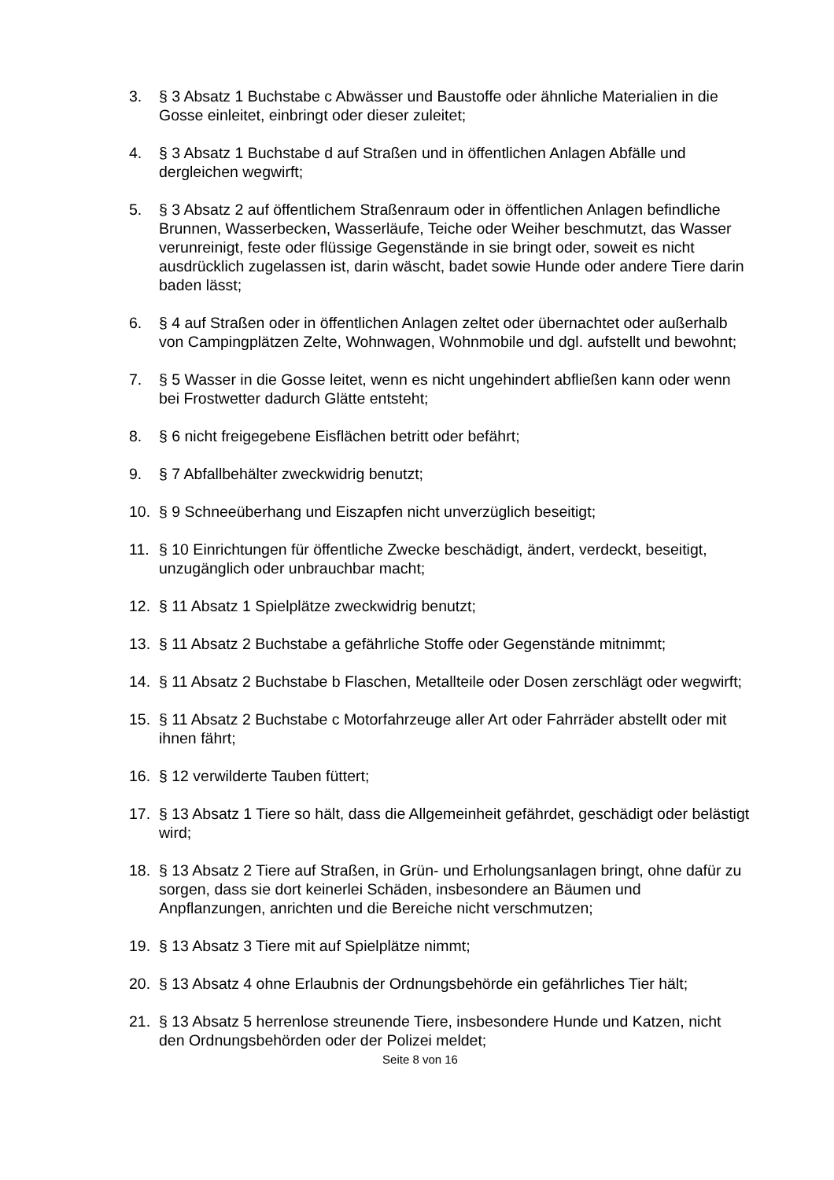3. § 3 Absatz 1 Buchstabe c Abwässer und Baustoffe oder ähnliche Materialien in die Gosse einleitet, einbringt oder dieser zuleitet;
4. § 3 Absatz 1 Buchstabe d auf Straßen und in öffentlichen Anlagen Abfälle und dergleichen wegwirft;
5. § 3 Absatz 2 auf öffentlichem Straßenraum oder in öffentlichen Anlagen befindliche Brunnen, Wasserbecken, Wasserläufe, Teiche oder Weiher beschmutzt, das Wasser verunreinigt, feste oder flüssige Gegenstände in sie bringt oder, soweit es nicht ausdrücklich zugelassen ist, darin wäscht, badet sowie Hunde oder andere Tiere darin baden lässt;
6. § 4 auf Straßen oder in öffentlichen Anlagen zeltet oder übernachtet oder außerhalb von Campingplätzen Zelte, Wohnwagen, Wohnmobile und dgl. aufstellt und bewohnt;
7. § 5 Wasser in die Gosse leitet, wenn es nicht ungehindert abfließen kann oder wenn bei Frostwetter dadurch Glätte entsteht;
8. § 6 nicht freigegebene Eisflächen betritt oder befährt;
9. § 7 Abfallbehälter zweckwidrig benutzt;
10. § 9 Schneeüberhang und Eiszapfen nicht unverzüglich beseitigt;
11. § 10 Einrichtungen für öffentliche Zwecke beschädigt, ändert, verdeckt, beseitigt, unzugänglich oder unbrauchbar macht;
12. § 11 Absatz 1 Spielplätze zweckwidrig benutzt;
13. § 11 Absatz 2 Buchstabe a gefährliche Stoffe oder Gegenstände mitnimmt;
14. § 11 Absatz 2 Buchstabe b Flaschen, Metallteile oder Dosen zerschlägt oder wegwirft;
15. § 11 Absatz 2 Buchstabe c Motorfahrzeuge aller Art oder Fahrräder abstellt oder mit ihnen fährt;
16. § 12 verwilderte Tauben füttert;
17. § 13 Absatz 1 Tiere so hält, dass die Allgemeinheit gefährdet, geschädigt oder belästigt wird;
18. § 13 Absatz 2 Tiere auf Straßen, in Grün- und Erholungsanlagen bringt, ohne dafür zu sorgen, dass sie dort keinerlei Schäden, insbesondere an Bäumen und Anpflanzungen, anrichten und die Bereiche nicht verschmutzen;
19. § 13 Absatz 3 Tiere mit auf Spielplätze nimmt;
20. § 13 Absatz 4 ohne Erlaubnis der Ordnungsbehörde ein gefährliches Tier hält;
21. § 13 Absatz 5 herrenlose streunende Tiere, insbesondere Hunde und Katzen, nicht den Ordnungsbehörden oder der Polizei meldet;
Seite 8 von 16